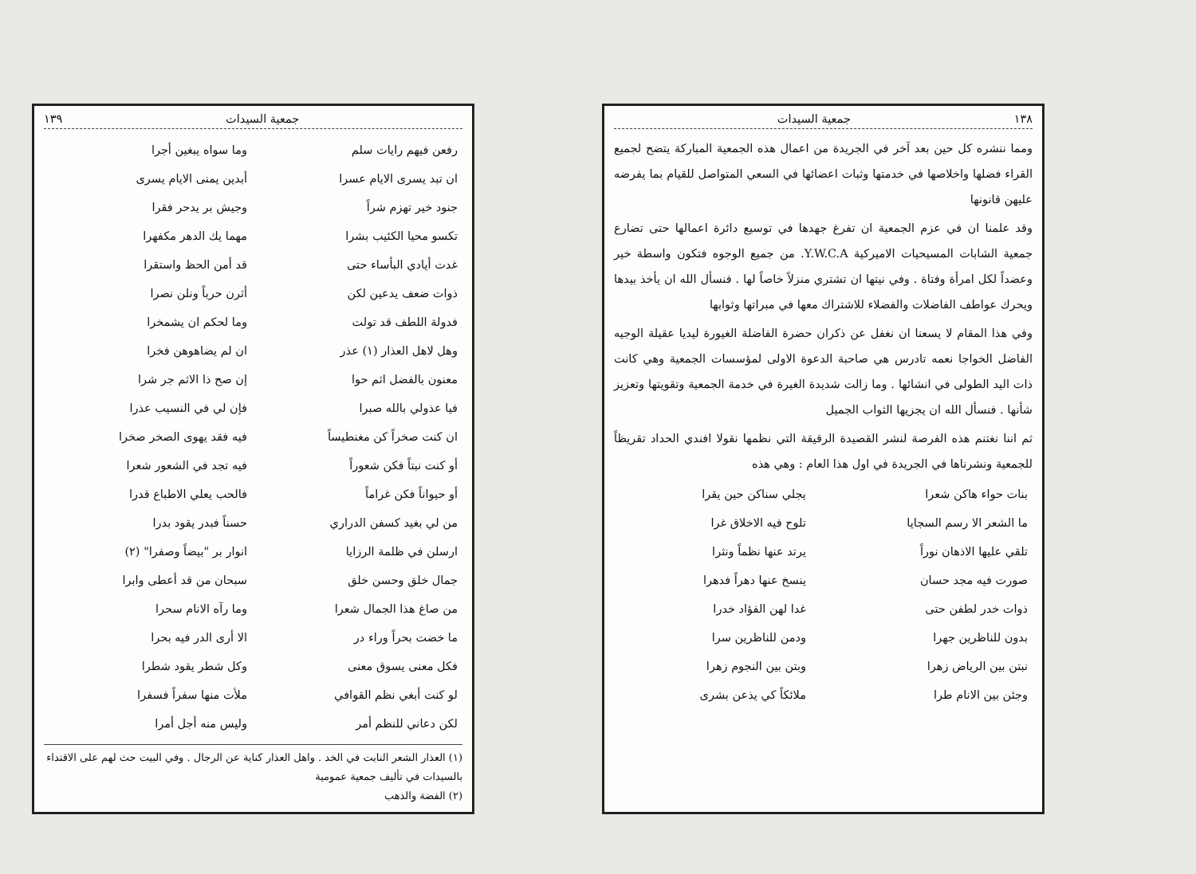١٣٨ جمعية السيدات
ومما ننشره كل حين بعد آخر في الجريدة من اعمال هذه الجمعية المباركة يتضح لجميع القراء فضلها واخلاصها في خدمتها وثبات اعضائها في السعي المتواصل للقيام بما يفرضه عليهن قانونها
وقد علمنا ان في عزم الجمعية ان تفرغ جهدها في توسيع دائرة اعمالها حتى تضارع جمعية الشابات المسيحيات الاميركية Y.W.C.A. من جميع الوجوه فتكون واسطة خير وعضداً لكل امرأة وفتاة . وفي نيتها ان تشتري منزلاً خاصاً لها . فنسأل الله ان يأخذ بيدها ويحرك عواطف الفاضلات والفضلاء للاشتراك معها في مبراتها وثوابها
وفي هذا المقام لا يسعنا ان نغفل عن ذكران حضرة الفاضلة الغيورة ليديا عقيلة الوجيه الفاضل الخواجا نعمه تادرس هي صاحبة الدعوة الاولى لمؤسسات الجمعية وهي كانت ذات اليد الطولى في انشائها . وما زالت شديدة الغيرة في خدمة الجمعية وتقويتها وتعزيز شأنها . فنسأل الله ان يجزيها الثواب الجميل
ثم اننا نغتنم هذه الفرصة لنشر القصيدة الرقيقة التي نظمها نقولا افندي الحداد تقريظاً للجمعية ونشرناها في الجريدة في اول هذا العام : وهي هذه
| بنات حواء هاكن شعرا | يجلي سناكن حين يقرا |
| ما الشعر الا رسم السجايا | تلوح فيه الاخلاق غرا |
| تلقي عليها الاذهان نوراً | يرتد عنها نظماً ونثرا |
| صورت فيه مجد حسان | ينسخ عنها دهراً فدهرا |
| ذوات خدر لطفن حتى | غدا لهن الفؤاد خدرا |
| بدون للناظرين جهرا | ودمن للناظرين سرا |
| نبتن بين الرياض زهرا | وبتن بين النجوم زهرا |
| وجئن بين الانام طرا | ملائكاً كي يذعن بشرى |
جمعية السيدات ١٣٩
| رفعن فيهم رايات سلم | وما سواه يبغين أجرا |
| ان تبد يسرى الايام عسرا | أبدين يمنى الايام يسرى |
| جنود خير تهزم شراً | وجيش بر يدحر فقرا |
| تكسو محيا الكئيب بشرا | مهما يك الدهر مكفهرا |
| غدت أيادي البأساء حتى | قد أمن الحظ واستقرا |
| ذوات ضعف يدعين لكن | أثرن حرباً ونلن نصرا |
| فدولة اللطف قد تولت | وما لحكم ان يشمخرا |
| وهل لاهل العذار (١) عذر | ان لم يضاهوهن فخرا |
| معنون بالفضل اثم حوا | إن صح ذا الاثم جر شرا |
| فيا عذولي بالله صبرا | فإن لي في النسيب عذرا |
| ان كنت صخراً كن مغنطيساً | فيه فقد يهوى الصخر صخرا |
| أو كنت نبتاً فكن شعوراً | فيه تجد في الشعور شعرا |
| أو حيواناً فكن غراماً | فالحب يعلي الاطباع قدرا |
| من لي بغيد كسفن الدراري | حسناً فبدر يقود بدرا |
| ارسلن في ظلمة الرزايا | انوار بر "بيضاً وصفرا" (٢) |
| جمال خلق وحسن خلق | سبحان من قد أعطى وابرا |
| من صاغ هذا الجمال شعرا | وما رآه الانام سحرا |
| ما خضت بحراً وراء در | الا أرى الدر فيه بحرا |
| فكل معنى يسوق معنى | وكل شطر يقود شطرا |
| لو كنت أبغي نظم القوافي | ملأت منها سفراً فسفرا |
| لكن دعاني للنظم أمر | وليس منه أجل أمرا |
(١) العذار الشعر النابت في الخد . واهل العذار كناية عن الرجال . وفي البيت حث لهم على الاقتداء بالسيدات في تأليف جمعية عمومية
(٢) الفضة والذهب